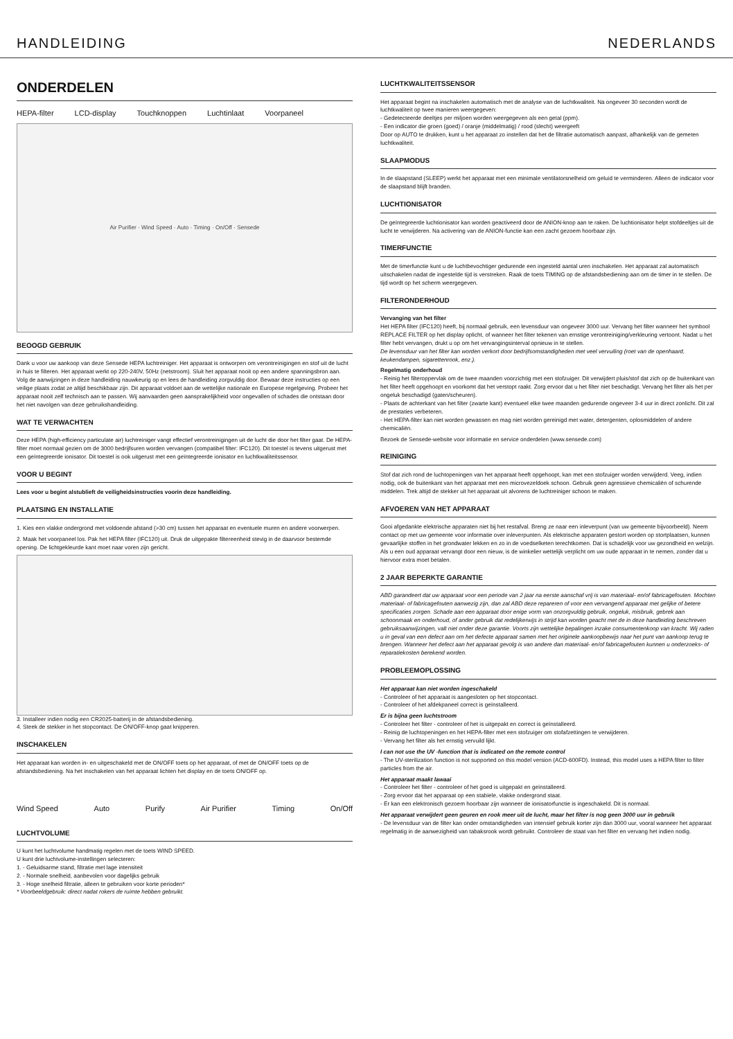HANDLEIDING NEDERLANDS
ONDERDELEN
HEPA-filter LCD-display Touchknoppen Luchtinlaat Voorpaneel
Air Purifier · Wind Speed · Auto · Timing · On/Off · Sensede
BEOOGD GEBRUIK
Dank u voor uw aankoop van deze Sensede HEPA luchtreiniger. Het apparaat is ontworpen om verontreinigingen en stof uit de lucht in huis te filteren. Het apparaat werkt op 220-240V, 50Hz (netstroom). Sluit het apparaat nooit op een andere spanningsbron aan. Volg de aanwijzingen in deze handleiding nauwkeurig op en lees de handleiding zorgvuldig door. Bewaar deze instructies op een veilige plaats zodat ze altijd beschikbaar zijn. Dit apparaat voldoet aan de wettelijke nationale en Europese regelgeving. Probeer het apparaat nooit zelf technisch aan te passen. Wij aanvaarden geen aansprakelijkheid voor ongevallen of schades die ontstaan door het niet navolgen van deze gebruikshandleiding.
WAT TE VERWACHTEN
Deze HEPA (high-efficiency particulate air) luchtreiniger vangt effectief verontreinigingen uit de lucht die door het filter gaat. De HEPA-filter moet normaal gezien om de 3000 bedrijfsuren worden vervangen (compatibel filter: IFC120). Dit toestel is tevens uitgerust met een geïntegreerde ionisator. Dit toestel is ook uitgerust met een geïntegreerde ionisator en luchtkwaliteitssensor.
VOOR U BEGINT
Lees voor u begint alstublieft de veiligheidsinstructies voorin deze handleiding.
PLAATSING EN INSTALLATIE
1. Kies een vlakke ondergrond met voldoende afstand (>30 cm) tussen het apparaat en eventuele muren en andere voorwerpen.
2. Maak het voorpaneel los. Pak het HEPA filter (IFC120) uit. Druk de uitgepakte filtereenheid stevig in de daarvoor bestemde opening. De lichtgekleurde kant moet naar voren zijn gericht.
3. Installeer indien nodig een CR2025-batterij in de afstandsbediening.
4. Steek de stekker in het stopcontact. De ON/OFF-knop gaat knipperen.
INSCHAKELEN
Het apparaat kan worden in- en uitgeschakeld met de ON/OFF toets op het apparaat, of met de ON/OFF toets op de afstandsbediening. Na het inschakelen van het apparaat lichten het display en de toets ON/OFF op.
Wind Speed Auto Purify Air Purifier Timing On/Off
LUCHTVOLUME
U kunt het luchtvolume handmatig regelen met de toets WIND SPEED.
U kunt drie luchtvolume-instellingen selecteren:
1. - Geluidsarme stand, filtratie met lage intensiteit
2. - Normale snelheid, aanbevolen voor dagelijks gebruik
3. - Hoge snelheid filtratie, alleen te gebruiken voor korte perioden*
* Voorbeeldgebruik: direct nadat rokers de ruimte hebben gebruikt.
LUCHTKWALITEITSSENSOR
Het apparaat begint na inschakelen automatisch met de analyse van de luchtkwaliteit. Na ongeveer 30 seconden wordt de luchtkwaliteit op twee manieren weergegeven:
- Gedetecteerde deeltjes per miljoen worden weergegeven als een getal (ppm).
- Een indicator die groen (goed) / oranje (middelmatig) / rood (slecht) weergeeft
Door op AUTO te drukken, kunt u het apparaat zo instellen dat het de filtratie automatisch aanpast, afhankelijk van de gemeten luchtkwaliteit.
SLAAPMODUS
In de slaapstand (SLEEP) werkt het apparaat met een minimale ventilatorsnelheid om geluid te verminderen. Alleen de indicator voor de slaapstand blijft branden.
LUCHTIONISATOR
De geïntegreerde luchtionisator kan worden geactiveerd door de ANION-knop aan te raken. De luchtionisator helpt stofdeeltjes uit de lucht te verwijderen. Na activering van de ANION-functie kan een zacht gezoem hoorbaar zijn.
TIMERFUNCTIE
Met de timerfunctie kunt u de luchtbevochtiger gedurende een ingesteld aantal uren inschakelen. Het apparaat zal automatisch uitschakelen nadat de ingestelde tijd is verstreken. Raak de toets TIMING op de afstandsbediening aan om de timer in te stellen. De tijd wordt op het scherm weergegeven.
FILTERONDERHOUD
Vervanging van het filter
Het HEPA filter (IFC120) heeft, bij normaal gebruik, een levensduur van ongeveer 3000 uur. Vervang het filter wanneer het symbool REPLACE FILTER op het display oplicht, of wanneer het filter tekenen van ernstige verontreiniging/verkleuring vertoont. Nadat u het filter hebt vervangen, drukt u op om het vervangingsinterval opnieuw in te stellen.
De levensduur van het filter kan worden verkort door bedrijfsomstandigheden met veel vervuiling (roet van de openhaard, keukendampen, sigarettenrook, enz.).
Regelmatig onderhoud
- Reinig het filteroppervlak om de twee maanden voorzichtig met een stofzuiger. Dit verwijdert pluis/stof dat zich op de buitenkant van het filter heeft opgehoopt en voorkomt dat het verstopt raakt. Zorg ervoor dat u het filter niet beschadigt. Vervang het filter als het per ongeluk beschadigd (gaten/scheuren).
- Plaats de achterkant van het filter (zwarte kant) eventueel elke twee maanden gedurende ongeveer 3-4 uur in direct zonlicht. Dit zal de prestaties verbeteren.
- Het HEPA-filter kan niet worden gewassen en mag niet worden gereinigd met water, detergenten, oplosmiddelen of andere chemicaliën.
Bezoek de Sensede-website voor informatie en service onderdelen (www.sensede.com)
REINIGING
Stof dat zich rond de luchtopeningen van het apparaat heeft opgehoopt, kan met een stofzuiger worden verwijderd. Veeg, indien nodig, ook de buitenkant van het apparaat met een microvezeldoek schoon. Gebruik geen agressieve chemicaliën of schurende middelen. Trek altijd de stekker uit het apparaat uit alvorens de luchtreiniger schoon te maken.
AFVOEREN VAN HET APPARAAT
Gooi afgedankte elektrische apparaten niet bij het restafval. Breng ze naar een inleverpunt (van uw gemeente bijvoorbeeld). Neem contact op met uw gemeente voor informatie over inleverpunten. Als elektrische apparaten gestort worden op stortplaatsen, kunnen gevaarlijke stoffen in het grondwater lekken en zo in de voedselketen terechtkomen. Dat is schadelijk voor uw gezondheid en welzijn. Als u een oud apparaat vervangt door een nieuw, is de winkelier wettelijk verplicht om uw oude apparaat in te nemen, zonder dat u hiervoor extra moet betalen.
2 JAAR BEPERKTE GARANTIE
ABD garandeert dat uw apparaat voor een periode van 2 jaar na eerste aanschaf vrij is van materiaal- en/of fabricagefouten. Mochten materiaal- of fabricagefouten aanwezig zijn, dan zal ABD deze repareren of voor een vervangend apparaat met gelijke of betere specificaties zorgen. Schade aan een apparaat door enige vorm van onzorgvuldig gebruik, ongeluk, misbruik, gebrek aan schoonmaak en onderhoud, of ander gebruik dat redelijkerwijs in strijd kan worden geacht met de in deze handleiding beschreven gebruiksaanwijzingen, valt niet onder deze garantie. Voorts zijn wettelijke bepalingen inzake consumentenkoop van kracht. Wij raden u in geval van een defect aan om het defecte apparaat samen met het originele aankoopbewijs naar het punt van aankoop terug te brengen. Wanneer het defect aan het apparaat gevolg is van andere dan materiaal- en/of fabricagefouten kunnen u onderzoeks- of reparatiekosten berekend worden.
PROBLEEMOPLOSSING
Het apparaat kan niet worden ingeschakeld
- Controleer of het apparaat is aangesloten op het stopcontact.
- Controleer of het afdekpaneel correct is geïnstalleerd.
Er is bijna geen luchtstroom
- Controleer het filter - controleer of het is uitgepakt en correct is geïnstalleerd.
- Reinig de luchtopeningen en het HEPA-filter met een stofzuiger om stofafzettingen te verwijderen.
- Vervang het filter als het ernstig vervuild lijkt.
I can not use the UV -function that is indicated on the remote control
- The UV-sterilization function is not supported on this model version (ACD-600FD). Instead, this model uses a HEPA filter to filter particles from the air.
Het apparaat maakt lawaai
- Controleer het filter - controleer of het goed is uitgepakt en geïnstalleerd.
- Zorg ervoor dat het apparaat op een stabiele, vlakke ondergrond staat.
- Er kan een elektronisch gezoem hoorbaar zijn wanneer de ionisatorfunctie is ingeschakeld. Dit is normaal.
Het apparaat verwijdert geen geuren en rook meer uit de lucht, maar het filter is nog geen 3000 uur in gebruik
- De levensduur van de filter kan onder omstandigheden van intensief gebruik korter zijn dan 3000 uur, vooral wanneer het apparaat regelmatig in de aanwezigheid van tabaksrook wordt gebruikt. Controleer de staat van het filter en vervang het indien nodig.